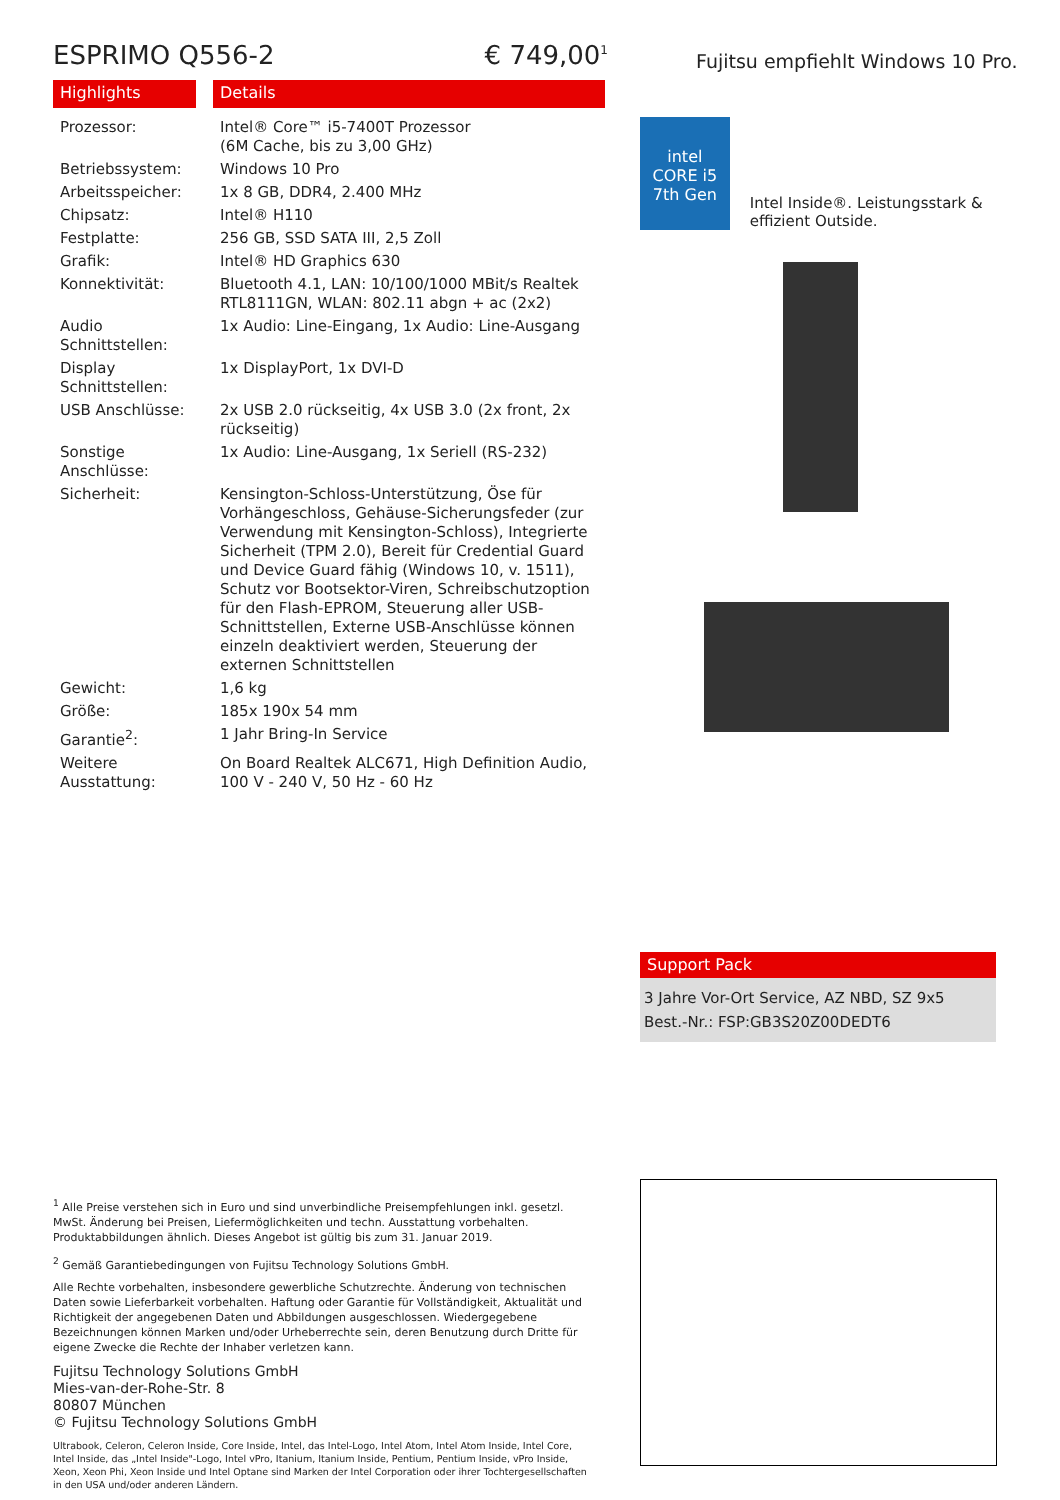ESPRIMO Q556-2 € 749,00<sup>1</sup>
Highlights Details
| Prozessor: | Intel® Core™ i5-7400T Prozessor (6M Cache, bis zu 3,00 GHz) |
| Betriebssystem: | Windows 10 Pro |
| Arbeitsspeicher: | 1x 8 GB, DDR4, 2.400 MHz |
| Chipsatz: | Intel® H110 |
| Festplatte: | 256 GB, SSD SATA III, 2,5 Zoll |
| Grafik: | Intel® HD Graphics 630 |
| Konnektivität: | Bluetooth 4.1, LAN: 10/100/1000 MBit/s Realtek RTL8111GN, WLAN: 802.11 abgn + ac (2x2) |
| Audio Schnittstellen: | 1x Audio: Line-Eingang, 1x Audio: Line-Ausgang |
| Display Schnittstellen: | 1x DisplayPort, 1x DVI-D |
| USB Anschlüsse: | 2x USB 2.0 rückseitig, 4x USB 3.0 (2x front, 2x rückseitig) |
| Sonstige Anschlüsse: | 1x Audio: Line-Ausgang, 1x Seriell (RS-232) |
| Sicherheit: | Kensington-Schloss-Unterstützung, Öse für Vorhängeschloss, Gehäuse-Sicherungsfeder (zur Verwendung mit Kensington-Schloss), Integrierte Sicherheit (TPM 2.0), Bereit für Credential Guard und Device Guard fähig (Windows 10, v. 1511), Schutz vor Bootsektor-Viren, Schreibschutzoption für den Flash-EPROM, Steuerung aller USB-Schnittstellen, Externe USB-Anschlüsse können einzeln deaktiviert werden, Steuerung der externen Schnittstellen |
| Gewicht: | 1,6 kg |
| Größe: | 185x 190x 54 mm |
| Garantie<sup>2</sup>: | 1 Jahr Bring-In Service |
| Weitere Ausstattung: | On Board Realtek ALC671, High Definition Audio, 100 V - 240 V, 50 Hz - 60 Hz |
Fujitsu empfiehlt Windows 10 Pro.
intel
CORE i5
7th Gen
Intel Inside®. Leistungsstark & effizient Outside.
Support Pack
3 Jahre Vor-Ort Service, AZ NBD, SZ 9x5
Best.-Nr.: FSP:GB3S20Z00DEDT6
<sup>1</sup> Alle Preise verstehen sich in Euro und sind unverbindliche Preisempfehlungen inkl. gesetzl. MwSt. Änderung bei Preisen, Liefermöglichkeiten und techn. Ausstattung vorbehalten. Produktabbildungen ähnlich. Dieses Angebot ist gültig bis zum 31. Januar 2019.
<sup>2</sup> Gemäß Garantiebedingungen von Fujitsu Technology Solutions GmbH.
Alle Rechte vorbehalten, insbesondere gewerbliche Schutzrechte. Änderung von technischen Daten sowie Lieferbarkeit vorbehalten. Haftung oder Garantie für Vollständigkeit, Aktualität und Richtigkeit der angegebenen Daten und Abbildungen ausgeschlossen. Wiedergegebene Bezeichnungen können Marken und/oder Urheberrechte sein, deren Benutzung durch Dritte für eigene Zwecke die Rechte der Inhaber verletzen kann.
Fujitsu Technology Solutions GmbH
Mies-van-der-Rohe-Str. 8
80807 München
© Fujitsu Technology Solutions GmbH
Ultrabook, Celeron, Celeron Inside, Core Inside, Intel, das Intel-Logo, Intel Atom, Intel Atom Inside, Intel Core, Intel Inside, das „Intel Inside"-Logo, Intel vPro, Itanium, Itanium Inside, Pentium, Pentium Inside, vPro Inside, Xeon, Xeon Phi, Xeon Inside und Intel Optane sind Marken der Intel Corporation oder ihrer Tochtergesellschaften in den USA und/oder anderen Ländern.